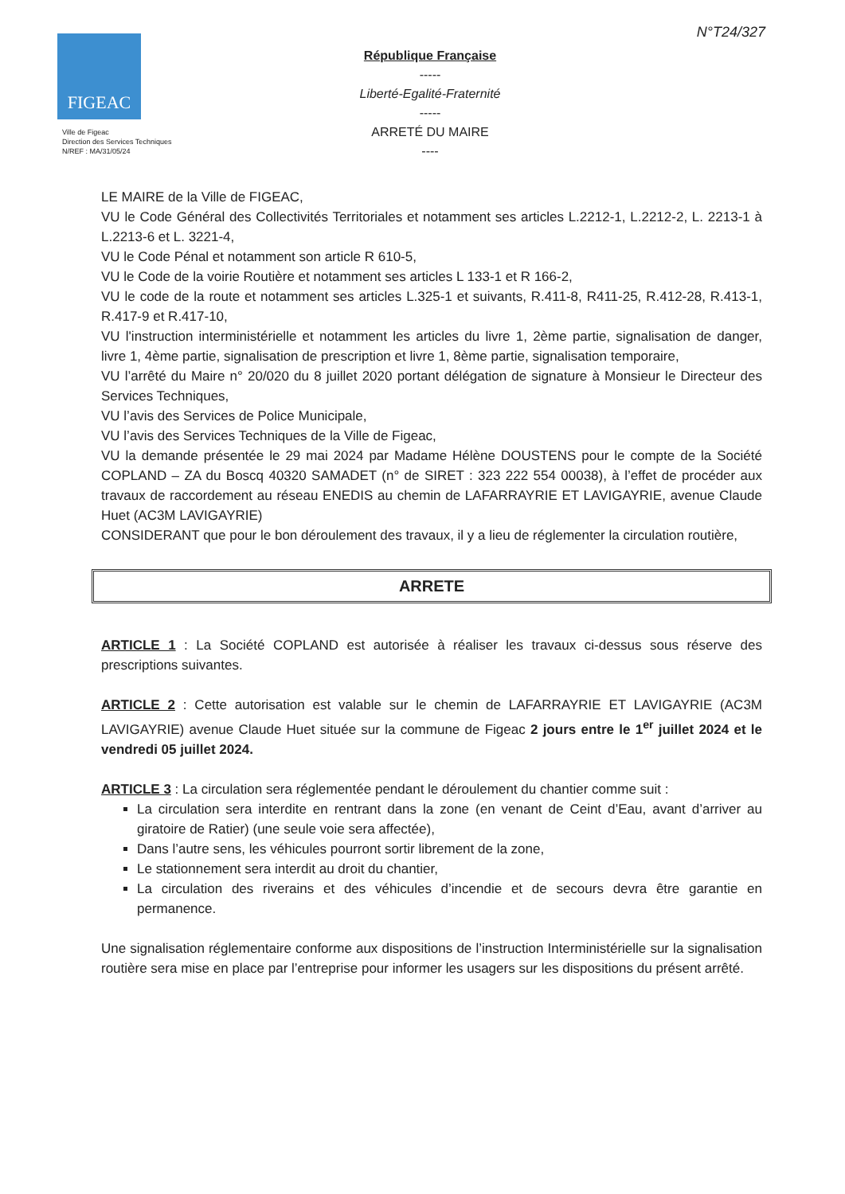N°T24/327
FIGEAC
Ville de Figeac
Direction des Services Techniques
N/REF : MA/31/05/24
République Française
-----
Liberté-Egalité-Fraternité
-----
ARRETÉ DU MAIRE
----
LE MAIRE de la Ville de FIGEAC,
VU le Code Général des Collectivités Territoriales et notamment ses articles L.2212-1, L.2212-2, L. 2213-1 à L.2213-6 et L. 3221-4,
VU le Code Pénal et notamment son article R 610-5,
VU le Code de la voirie Routière et notamment ses articles L 133-1 et R 166-2,
VU le code de la route et notamment ses articles L.325-1 et suivants, R.411-8, R411-25, R.412-28, R.413-1, R.417-9 et R.417-10,
VU l'instruction interministérielle et notamment les articles du livre 1, 2ème partie, signalisation de danger, livre 1, 4ème partie, signalisation de prescription et livre 1, 8ème partie, signalisation temporaire,
VU l’arrêté du Maire n° 20/020 du 8 juillet 2020 portant délégation de signature à Monsieur le Directeur des Services Techniques,
VU l’avis des Services de Police Municipale,
VU l’avis des Services Techniques de la Ville de Figeac,
VU la demande présentée le 29 mai 2024 par Madame Hélène DOUSTENS pour le compte de la Société COPLAND – ZA du Boscq 40320 SAMADET (n° de SIRET : 323 222 554 00038), à l’effet de procéder aux travaux de raccordement au réseau ENEDIS au chemin de LAFARRAYRIE ET LAVIGAYRIE, avenue Claude Huet (AC3M LAVIGAYRIE)
CONSIDERANT que pour le bon déroulement des travaux, il y a lieu de réglementer la circulation routière,
ARRETE
ARTICLE 1 : La Société COPLAND est autorisée à réaliser les travaux ci-dessus sous réserve des prescriptions suivantes.
ARTICLE 2 : Cette autorisation est valable sur le chemin de LAFARRAYRIE ET LAVIGAYRIE (AC3M LAVIGAYRIE) avenue Claude Huet située sur la commune de Figeac 2 jours entre le 1<sup>er</sup> juillet 2024 et le vendredi 05 juillet 2024.
ARTICLE 3 : La circulation sera réglementée pendant le déroulement du chantier comme suit :
La circulation sera interdite en rentrant dans la zone (en venant de Ceint d’Eau, avant d’arriver au giratoire de Ratier) (une seule voie sera affectée),
Dans l’autre sens, les véhicules pourront sortir librement de la zone,
Le stationnement sera interdit au droit du chantier,
La circulation des riverains et des véhicules d’incendie et de secours devra être garantie en permanence.
Une signalisation réglementaire conforme aux dispositions de l’instruction Interministérielle sur la signalisation routière sera mise en place par l’entreprise pour informer les usagers sur les dispositions du présent arrêté.